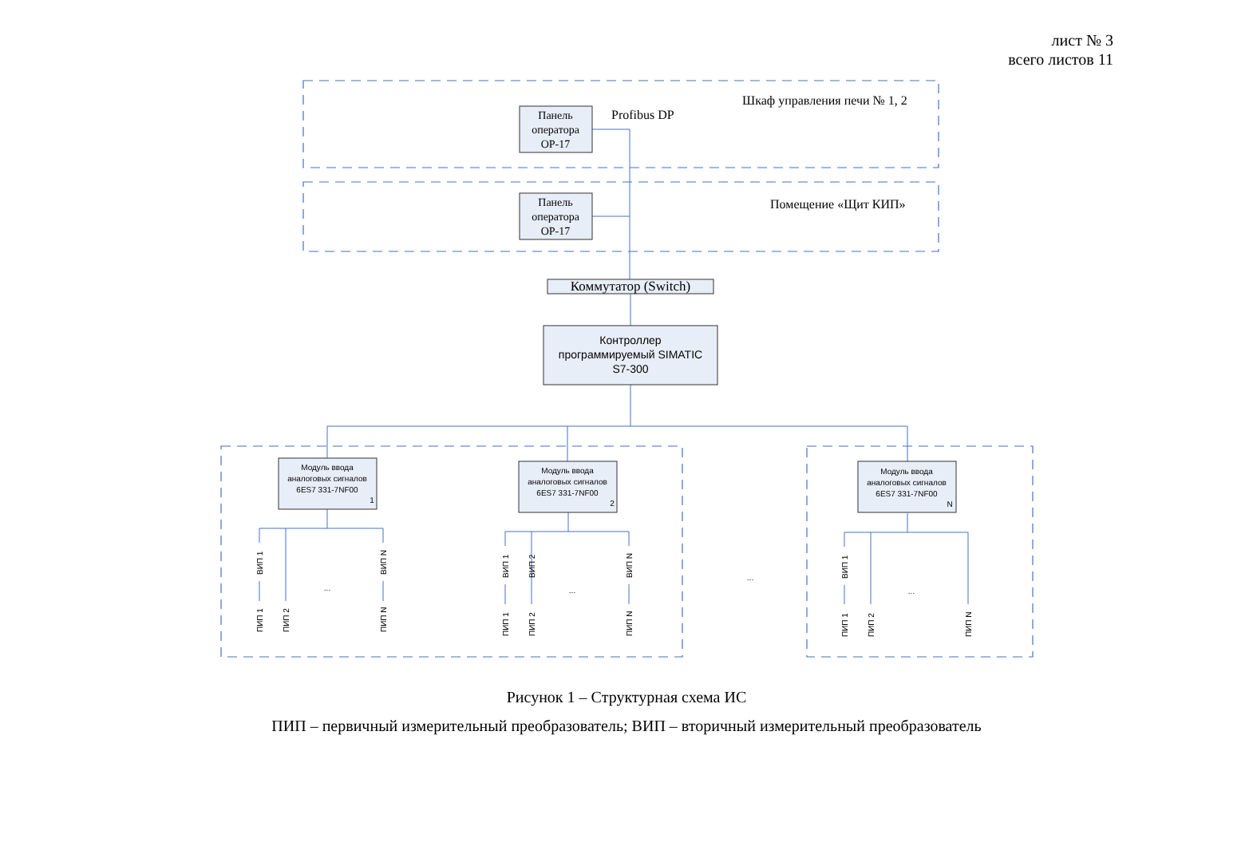лист № 3
всего листов 11
Панель
оператора
OP-17
Панель
оператора
OP-17
Коммутатор (Switch)
Profibus DP
Шкаф управления печи № 1, 2
Помещение «Щит КИП»
Контроллер
программируемый SIMATIC
S7-300
Модуль ввода
аналоговых сигналов
6ES7 331-7NF00
1
Модуль ввода
аналоговых сигналов
6ES7 331-7NF00
2
Модуль ввода
аналоговых сигналов
6ES7 331-7NF00
N
...
...
...
...
ВИП 1
ВИП N
ПИП 1
ПИП 2
ПИП N
ВИП 1
ВИП 2
ВИП N
ПИП 1
ПИП 2
ПИП N
ВИП 1
ПИП 1
ПИП 2
ПИП N
Рисунок 1 – Структурная схема ИС
ПИП – первичный измерительный преобразователь; ВИП – вторичный измерительный преобразователь